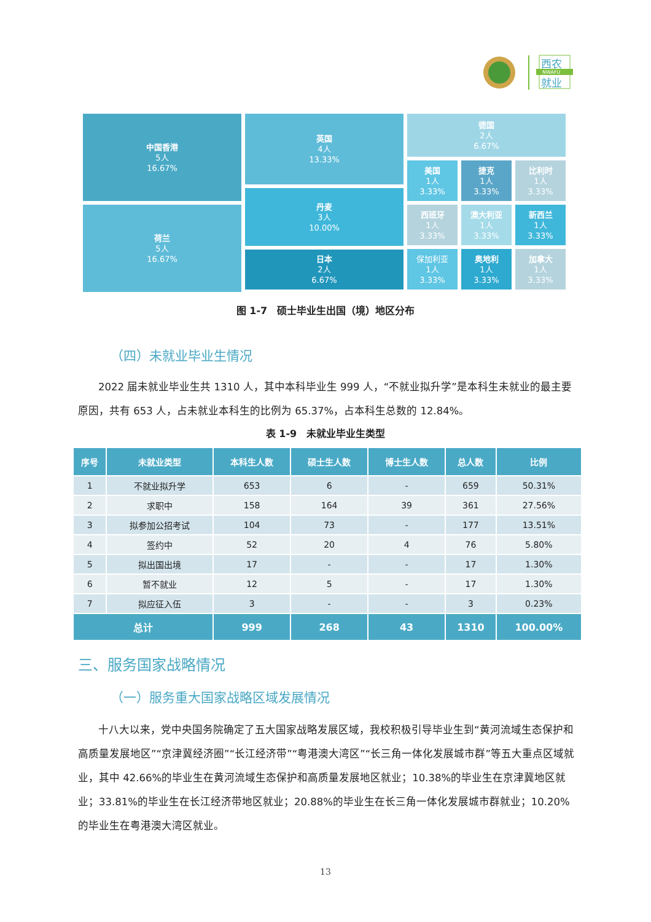西农
NWAFU
就业
中国香港
5人
16.67%
荷兰
5人
16.67%
英国
4人
13.33%
丹麦
3人
10.00%
日本
2人
6.67%
德国
2人
6.67%
美国
1人
3.33%
捷克
1人
3.33%
比利时
1人
3.33%
西班牙
1人
3.33%
澳大利亚
1人
3.33%
新西兰
1人
3.33%
保加利亚
1人
3.33%
奥地利
1人
3.33%
加拿大
1人
3.33%
图 1-7　硕士毕业生出国（境）地区分布
（四）未就业毕业生情况
2022 届未就业毕业生共 1310 人，其中本科毕业生 999 人，“不就业拟升学”是本科生未就业的最主要原因，共有 653 人，占未就业本科生的比例为 65.37%，占本科生总数的 12.84%。
表 1-9　未就业毕业生类型
| 序号 | 未就业类型 | 本科生人数 | 硕士生人数 | 博士生人数 | 总人数 | 比例 |
| --- | --- | --- | --- | --- | --- | --- |
| 1 | 不就业拟升学 | 653 | 6 | - | 659 | 50.31% |
| 2 | 求职中 | 158 | 164 | 39 | 361 | 27.56% |
| 3 | 拟参加公招考试 | 104 | 73 | - | 177 | 13.51% |
| 4 | 签约中 | 52 | 20 | 4 | 76 | 5.80% |
| 5 | 拟出国出境 | 17 | - | - | 17 | 1.30% |
| 6 | 暂不就业 | 12 | 5 | - | 17 | 1.30% |
| 7 | 拟应征入伍 | 3 | - | - | 3 | 0.23% |
| 总计 | | 999 | 268 | 43 | 1310 | 100.00% |
三、服务国家战略情况
（一）服务重大国家战略区域发展情况
十八大以来，党中央国务院确定了五大国家战略发展区域，我校积极引导毕业生到“黄河流域生态保护和高质量发展地区”“京津冀经济圈”“长江经济带”“粤港澳大湾区”“长三角一体化发展城市群”等五大重点区域就业，其中 42.66%的毕业生在黄河流域生态保护和高质量发展地区就业；10.38%的毕业生在京津冀地区就业；33.81%的毕业生在长江经济带地区就业；20.88%的毕业生在长三角一体化发展城市群就业；10.20%的毕业生在粤港澳大湾区就业。
13